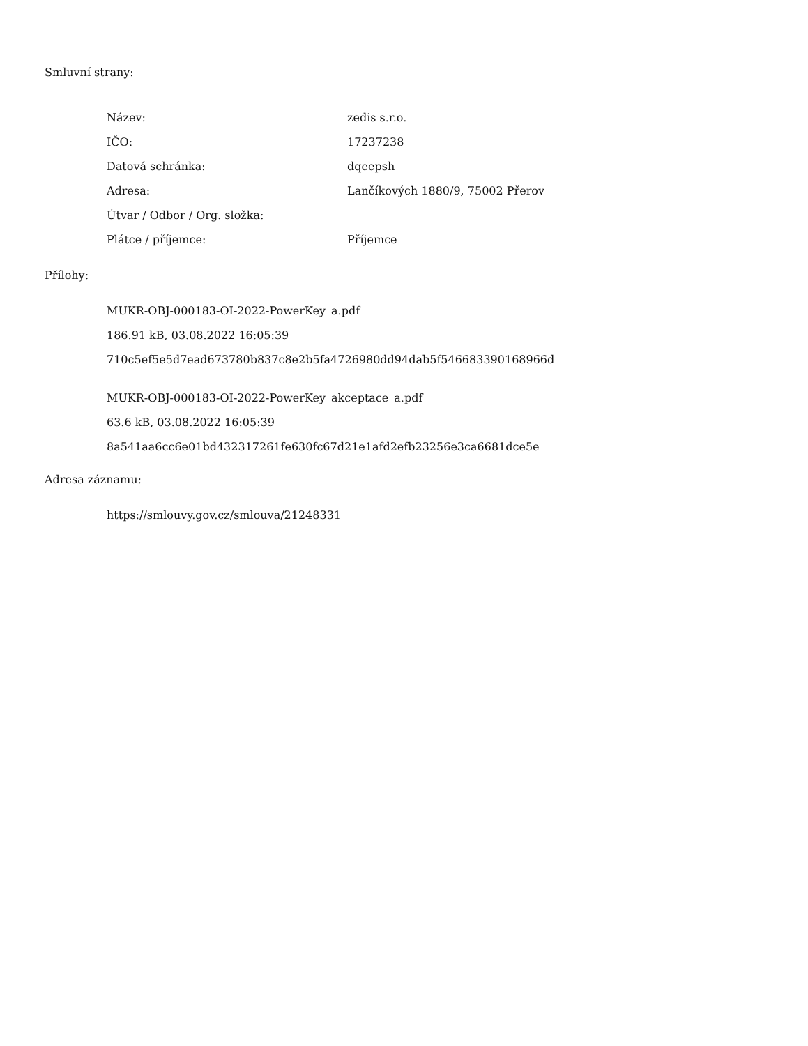Smluvní strany:
| Název: | zedis s.r.o. |
| IČO: | 17237238 |
| Datová schránka: | dqeepsh |
| Adresa: | Lančíkových 1880/9, 75002 Přerov |
| Útvar / Odbor / Org. složka: | |
| Plátce / příjemce: | Příjemce |
Přílohy:
MUKR-OBJ-000183-OI-2022-PowerKey_a.pdf
186.91 kB, 03.08.2022 16:05:39
710c5ef5e5d7ead673780b837c8e2b5fa4726980dd94dab5f546683390168966d
MUKR-OBJ-000183-OI-2022-PowerKey_akceptace_a.pdf
63.6 kB, 03.08.2022 16:05:39
8a541aa6cc6e01bd432317261fe630fc67d21e1afd2efb23256e3ca6681dce5e
Adresa záznamu:
https://smlouvy.gov.cz/smlouva/21248331